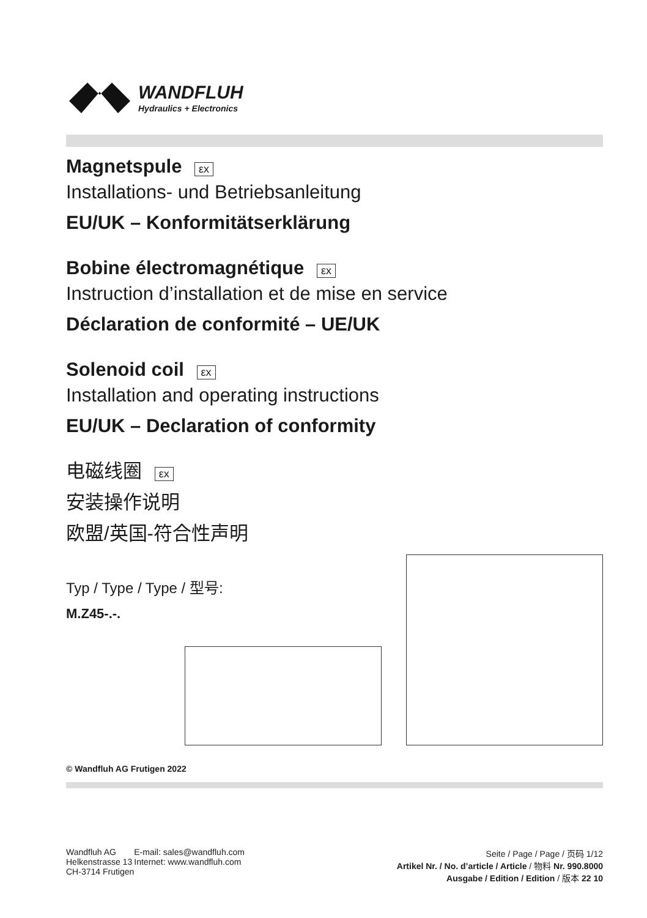WANDFLUH
Hydraulics + Electronics
Magnetspule εx
Installations- und Betriebsanleitung
EU/UK – Konformitätserklärung
Bobine électromagnétique εx
Instruction d’installation et de mise en service
Déclaration de conformité – UE/UK
Solenoid coil εx
Installation and operating instructions
EU/UK – Declaration of conformity
电磁线圈 εx
安装操作说明
欧盟/英国-符合性声明
Typ / Type / Type / 型号:
M.Z45-.-.
© Wandfluh AG Frutigen 2022
Wandfluh AG
Helkenstrasse 13
CH-3714 Frutigen
E-mail: sales@wandfluh.com
Internet: www.wandfluh.com
Seite / Page / Page / 页码 1/12
Artikel Nr. / No. d’article / Article / 物料 Nr. 990.8000
Ausgabe / Edition / Edition / 版本 22 10